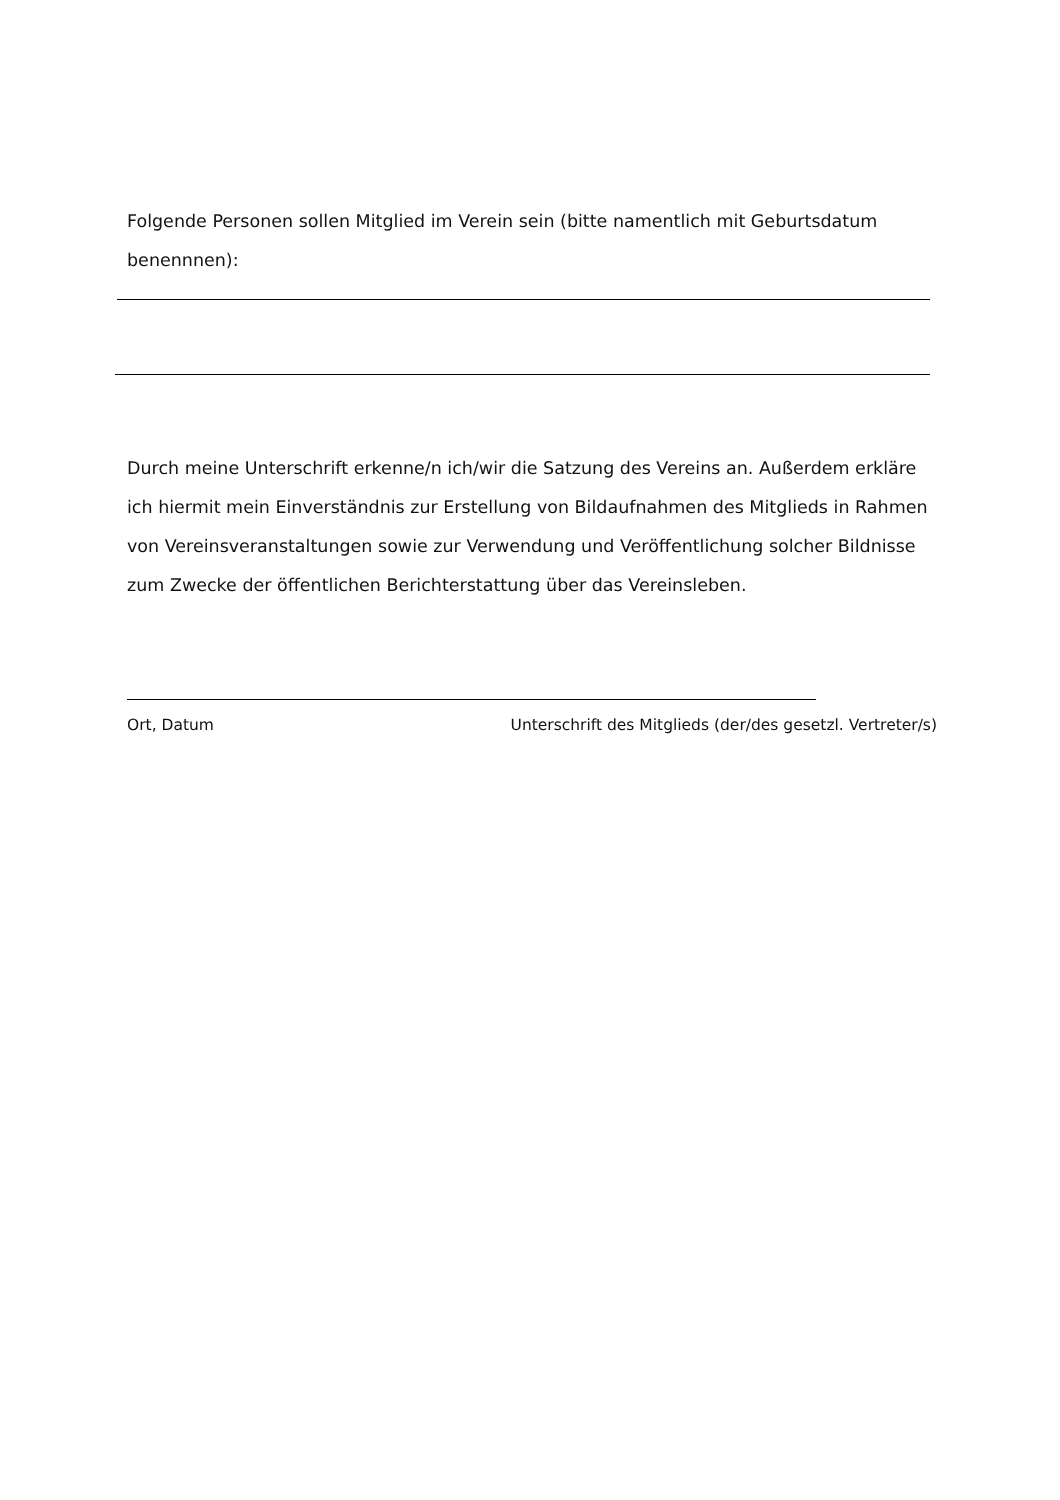Folgende Personen sollen Mitglied im Verein sein (bitte namentlich mit Geburtsdatum benennnen):
Durch meine Unterschrift erkenne/n ich/wir die Satzung des Vereins an. Außerdem erkläre ich hiermit mein Einverständnis zur Erstellung von Bildaufnahmen des Mitglieds in Rahmen von Vereinsveranstaltungen sowie zur Verwendung und Veröffentlichung solcher Bildnisse zum Zwecke der öffentlichen Berichterstattung über das Vereinsleben.
Ort, Datum Unterschrift des Mitglieds (der/des gesetzl. Vertreter/s)